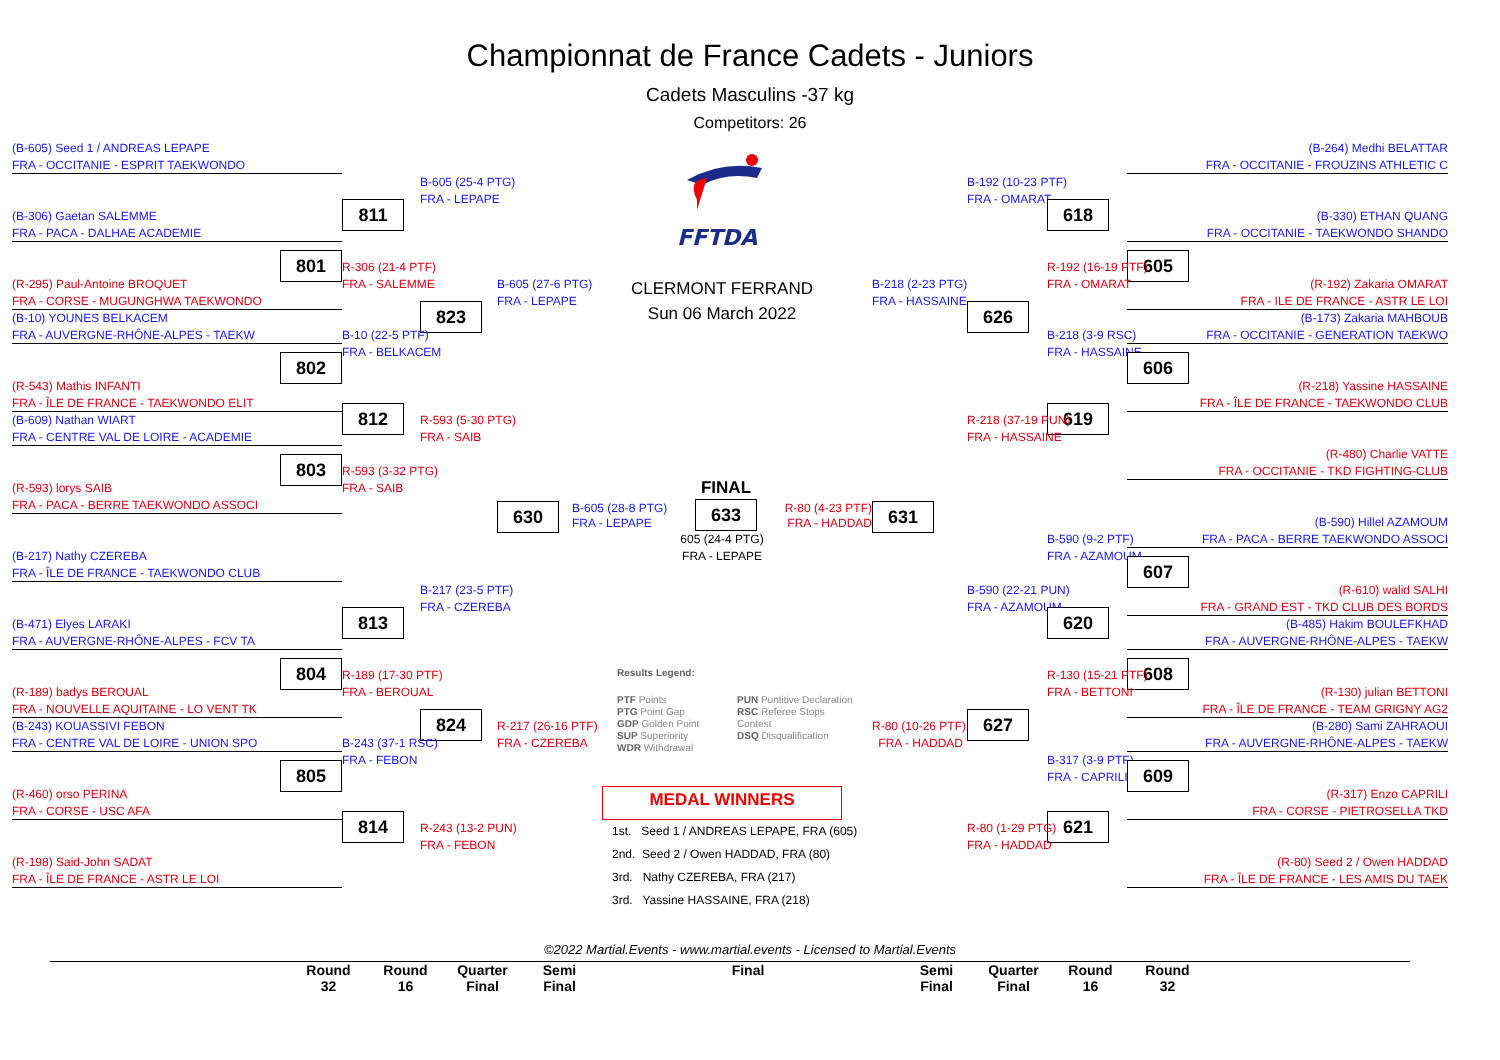Championnat de France Cadets - Juniors
Cadets Masculins -37 kg
Competitors: 26
(B-605) Seed 1 / ANDREAS LEPAPE
FRA - OCCITANIE - ESPRIT TAEKWONDO
B-605 (25-4 PTG)
FRA - LEPAPE
811
(B-306) Gaetan SALEMME
FRA - PACA - DALHAE ACADEMIE
801
R-306 (21-4 PTF)
FRA - SALEMME
B-605 (27-6 PTG)
FRA - LEPAPE
(R-295) Paul-Antoine BROQUET
FRA - CORSE - MUGUNGHWA TAEKWONDO
823
(B-10) YOUNES BELKACEM
FRA - AUVERGNE-RHÔNE-ALPES - TAEKW
B-10 (22-5 PTF)
FRA - BELKACEM
802
(R-543) Mathis INFANTI
FRA - ÎLE DE FRANCE - TAEKWONDO ELIT
812
(B-609) Nathan WIART
FRA - CENTRE VAL DE LOIRE - ACADEMIE
R-593 (5-30 PTG)
FRA - SAIB
803
R-593 (3-32 PTG)
FRA - SAIB
(R-593) lorys SAIB
FRA - PACA - BERRE TAEKWONDO ASSOCI
630
B-605 (28-8 PTG)
FRA - LEPAPE
FINAL
633
R-80 (4-23 PTF)
FRA - HADDAD
631
605 (24-4 PTG)
FRA - LEPAPE
(B-217) Nathy CZEREBA
FRA - ÎLE DE FRANCE - TAEKWONDO CLUB
B-217 (23-5 PTF)
FRA - CZEREBA
813
(B-471) Elyes LARAKI
FRA - AUVERGNE-RHÔNE-ALPES - FCV TA
804
R-189 (17-30 PTF)
FRA - BEROUAL
(R-189) badys BEROUAL
FRA - NOUVELLE AQUITAINE - LO VENT TK
824
R-217 (26-16 PTF)
FRA - CZEREBA
(B-243) KOUASSIVI FEBON
FRA - CENTRE VAL DE LOIRE - UNION SPO
B-243 (37-1 RSC)
FRA - FEBON
805
(R-460) orso PERINA
FRA - CORSE - USC AFA
814
R-243 (13-2 PUN)
FRA - FEBON
(R-198) Said-John SADAT
FRA - ÎLE DE FRANCE - ASTR LE LOI
FFTDA
CLERMONT FERRAND
Sun 06 March 2022
Results Legend:
PTF Points
PTG Point Gap
GDP Golden Point
SUP Superiority
WDR Withdrawal
PUN Puntitive Declaration
RSC Referee Stops Contest
DSQ Disqualification
MEDAL WINNERS
1st. Seed 1 / ANDREAS LEPAPE, FRA (605)
2nd. Seed 2 / Owen HADDAD, FRA (80)
3rd. Nathy CZEREBA, FRA (217)
3rd. Yassine HASSAINE, FRA (218)
(B-264) Medhi BELATTAR
FRA - OCCITANIE - FROUZINS ATHLETIC C
B-192 (10-23 PTF)
FRA - OMARAT
618
(B-330) ETHAN QUANG
FRA - OCCITANIE - TAEKWONDO SHANDO
605
R-192 (16-19 PTF)
FRA - OMARAT
B-218 (2-23 PTG)
FRA - HASSAINE
(R-192) Zakaria OMARAT
FRA - ILE DE FRANCE - ASTR LE LOI
626
(B-173) Zakaria MAHBOUB
FRA - OCCITANIE - GENERATION TAEKWO
B-218 (3-9 RSC)
FRA - HASSAINE
606
(R-218) Yassine HASSAINE
FRA - ÎLE DE FRANCE - TAEKWONDO CLUB
619
R-218 (37-19 PUN)
FRA - HASSAINE
(R-480) Charlie VATTE
FRA - OCCITANIE - TKD FIGHTING-CLUB
(B-590) Hillel AZAMOUM
FRA - PACA - BERRE TAEKWONDO ASSOCI
B-590 (9-2 PTF)
FRA - AZAMOUM
607
B-590 (22-21 PUN)
FRA - AZAMOUM
(R-610) walid SALHI
FRA - GRAND EST - TKD CLUB DES BORDS
620
(B-485) Hakim BOULEFKHAD
FRA - AUVERGNE-RHÔNE-ALPES - TAEKW
608
R-130 (15-21 PTF)
FRA - BETTONI
(R-130) julian BETTONI
FRA - ÎLE DE FRANCE - TEAM GRIGNY AG2
627
R-80 (10-26 PTF)
FRA - HADDAD
(B-280) Sami ZAHRAOUI
FRA - AUVERGNE-RHÔNE-ALPES - TAEKW
B-317 (3-9 PTF)
FRA - CAPRILI
609
(R-317) Enzo CAPRILI
FRA - CORSE - PIETROSELLA TKD
621
R-80 (1-29 PTG)
FRA - HADDAD
(R-80) Seed 2 / Owen HADDAD
FRA - ÎLE DE FRANCE - LES AMIS DU TAEK
©2022 Martial.Events - www.martial.events - Licensed to Martial.Events
Round
32
Round
16
Quarter
Final
Semi
Final
Final Semi
Final
Quarter
Final
Round
16
Round
32